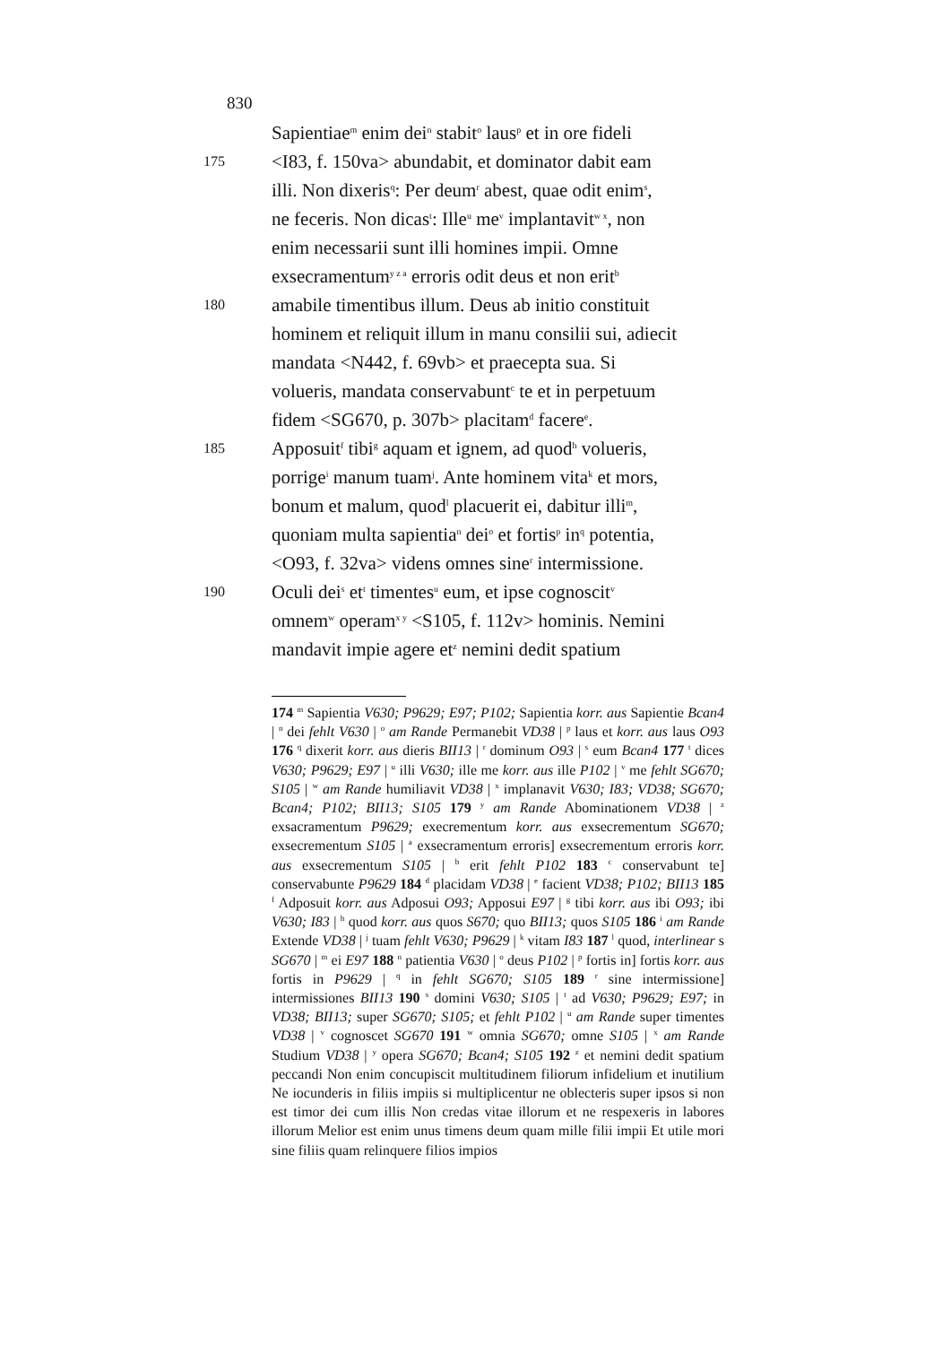830
Sapientiae<sup>m</sup> enim dei<sup>n</sup> stabit<sup>o</sup> laus<sup>p</sup> et in ore fideli
175 <I83, f. 150va> abundabit, et dominator dabit eam
illi. Non dixeris<sup>q</sup>: Per deum<sup>r</sup> abest, quae odit enim<sup>s</sup>,
ne feceris. Non dicas<sup>t</sup>: Ille<sup>u</sup> me<sup>v</sup> implantavit<sup>w x</sup>, non
enim necessarii sunt illi homines impii. Omne
exsecramentum<sup>y z a</sup> erroris odit deus et non erit<sup>b</sup>
180 amabile timentibus illum. Deus ab initio constituit
hominem et reliquit illum in manu consilii sui, adiecit
mandata <N442, f. 69vb> et praecepta sua. Si
volueris, mandata conservabunt<sup>c</sup> te et in perpetuum
fidem <SG670, p. 307b> placitam<sup>d</sup> facere<sup>e</sup>.
185 Apposuit<sup>f</sup> tibi<sup>g</sup> aquam et ignem, ad quod<sup>h</sup> volueris,
porrige<sup>i</sup> manum tuam<sup>j</sup>. Ante hominem vita<sup>k</sup> et mors,
bonum et malum, quod<sup>l</sup> placuerit ei, dabitur illi<sup>m</sup>,
quoniam multa sapientia<sup>n</sup> dei<sup>o</sup> et fortis<sup>p</sup> in<sup>q</sup> potentia,
<O93, f. 32va> videns omnes sine<sup>r</sup> intermissione.
190 Oculi dei<sup>s</sup> et<sup>t</sup> timentes<sup>u</sup> eum, et ipse cognoscit<sup>v</sup>
omnem<sup>w</sup> operam<sup>x y</sup> <S105, f. 112v> hominis. Nemini
mandavit impie agere et<sup>z</sup> nemini dedit spatium
174 <sup>m</sup> Sapientia V630; P9629; E97; P102; Sapientia korr. aus Sapientie Bcan4 | <sup>n</sup> dei fehlt V630 | <sup>o</sup> am Rande Permanebit VD38 | <sup>p</sup> laus et korr. aus laus O93 176 <sup>q</sup> dixerit korr. aus dieris BII13 | <sup>r</sup> dominum O93 | <sup>s</sup> eum Bcan4 177 <sup>t</sup> dices V630; P9629; E97 | <sup>u</sup> illi V630; ille me korr. aus ille P102 | <sup>v</sup> me fehlt SG670; S105 | <sup>w</sup> am Rande humiliavit VD38 | <sup>x</sup> implanavit V630; I83; VD38; SG670; Bcan4; P102; BII13; S105 179 <sup>y</sup> am Rande Abominationem VD38 | <sup>z</sup> exsacramentum P9629; execrementum korr. aus exsecrementum SG670; exsecrementum S105 | <sup>a</sup> exsecramentum erroris] exsecrementum erroris korr. aus exsecrementum S105 | <sup>b</sup> erit fehlt P102 183 <sup>c</sup> conservabunt te] conservabunte P9629 184 <sup>d</sup> placidam VD38 | <sup>e</sup> facient VD38; P102; BII13 185 <sup>f</sup> Adposuit korr. aus Adposui O93; Apposui E97 | <sup>g</sup> tibi korr. aus ibi O93; ibi V630; I83 | <sup>h</sup> quod korr. aus quos S670; quo BII13; quos S105 186 <sup>i</sup> am Rande Extende VD38 | <sup>j</sup> tuam fehlt V630; P9629 | <sup>k</sup> vitam I83 187 <sup>l</sup> quod, interlinear s SG670 | <sup>m</sup> ei E97 188 <sup>n</sup> patientia V630 | <sup>o</sup> deus P102 | <sup>p</sup> fortis in] fortis korr. aus fortis in P9629 | <sup>q</sup> in fehlt SG670; S105 189 <sup>r</sup> sine intermissione] intermissiones BII13 190 <sup>s</sup> domini V630; S105 | <sup>t</sup> ad V630; P9629; E97; in VD38; BII13; super SG670; S105; et fehlt P102 | <sup>u</sup> am Rande super timentes VD38 | <sup>v</sup> cognoscet SG670 191 <sup>w</sup> omnia SG670; omne S105 | <sup>x</sup> am Rande Studium VD38 | <sup>y</sup> opera SG670; Bcan4; S105 192 <sup>z</sup> et nemini dedit spatium peccandi Non enim concupiscit multitudinem filiorum infidelium et inutilium Ne iocunderis in filiis impiis si multiplicentur ne oblecteris super ipsos si non est timor dei cum illis Non credas vitae illorum et ne respexeris in labores illorum Melior est enim unus timens deum quam mille filii impii Et utile mori sine filiis quam relinquere filios impios